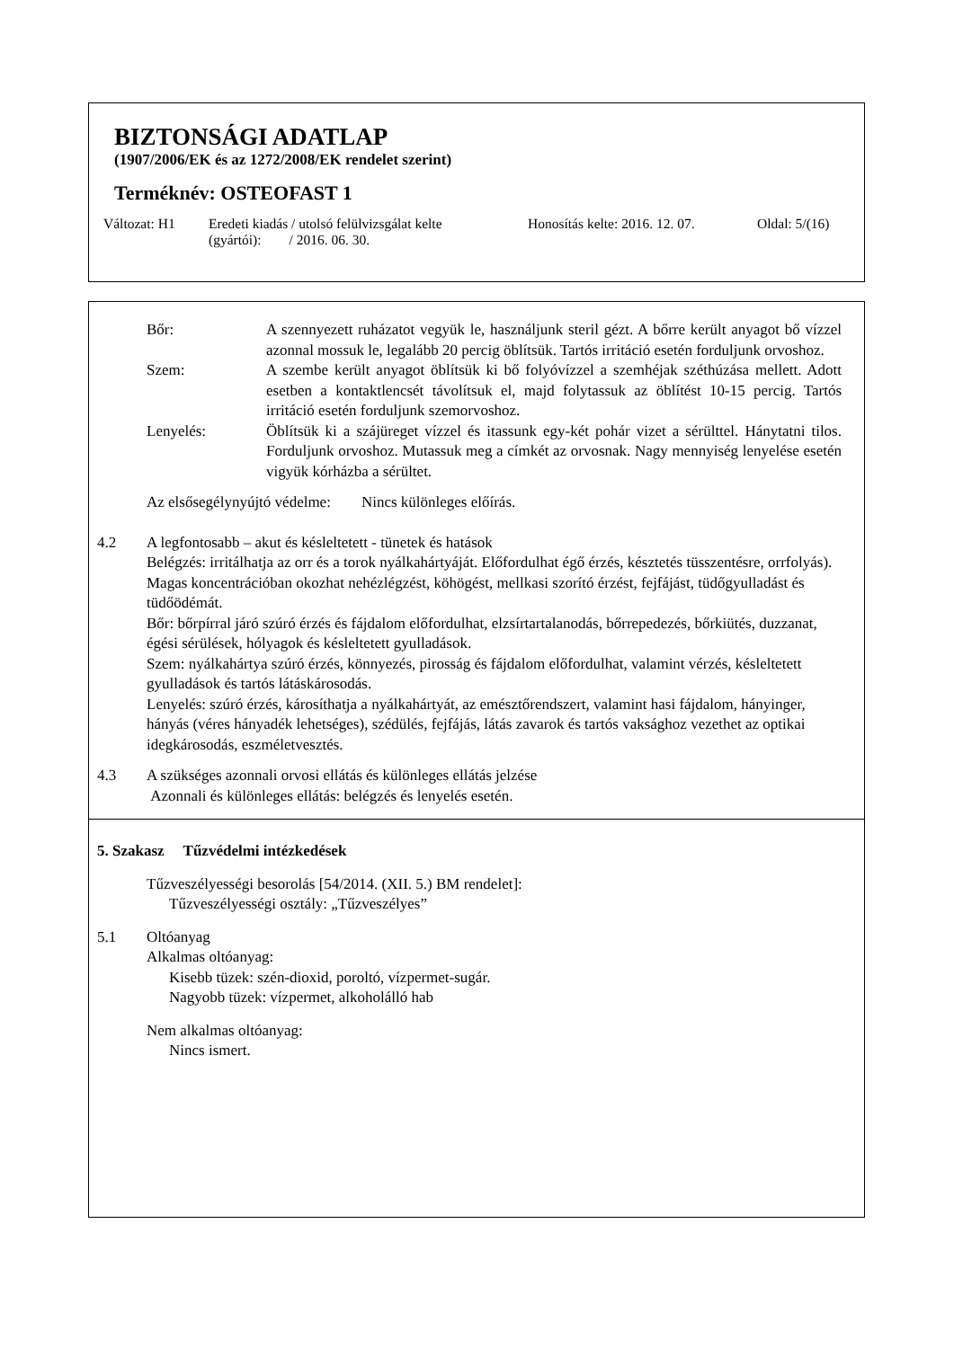BIZTONSÁGI ADATLAP
(1907/2006/EK és az 1272/2008/EK rendelet szerint)
Terméknév: OSTEOFAST 1
Változat: H1 Eredeti kiadás / utolsó felülvizsgálat kelte
(gyártói): / 2016. 06. 30.
Honosítás kelte: 2016. 12. 07.
Oldal: 5/(16)
Bőr: A szennyezett ruházatot vegyük le, használjunk steril gézt. A bőrre került anyagot bő vízzel azonnal mossuk le, legalább 20 percig öblítsük. Tartós irritáció esetén forduljunk orvoshoz.
Szem: A szembe került anyagot öblítsük ki bő folyóvízzel a szemhéjak széthúzása mellett. Adott esetben a kontaktlencsét távolítsuk el, majd folytassuk az öblítést 10-15 percig. Tartós irritáció esetén forduljunk szemorvoshoz.
Lenyelés: Öblítsük ki a szájüreget vízzel és itassunk egy-két pohár vizet a sérülttel. Hánytatni tilos. Forduljunk orvoshoz. Mutassuk meg a címkét az orvosnak. Nagy mennyiség lenyelése esetén vigyük kórházba a sérültet.
Az elsősegélynyújtó védelme: Nincs különleges előírás.
4.2 A legfontosabb – akut és késleltetett - tünetek és hatások
Belégzés: irritálhatja az orr és a torok nyálkahártyáját. Előfordulhat égő érzés, késztetés tüsszentésre, orrfolyás). Magas koncentrációban okozhat nehézlégzést, köhögést, mellkasi szorító érzést, fejfájást, tüdőgyulladást és tüdőödémát.
Bőr: bőrpírral járó szúró érzés és fájdalom előfordulhat, elzsírtartalanodás, bőrrepedezés, bőrkiütés, duzzanat, égési sérülések, hólyagok és késleltetett gyulladások.
Szem: nyálkahártya szúró érzés, könnyezés, pirosság és fájdalom előfordulhat, valamint vérzés, késleltetett gyulladások és tartós látáskárosodás.
Lenyelés: szúró érzés, károsíthatja a nyálkahártyát, az emésztőrendszert, valamint hasi fájdalom, hányinger, hányás (véres hányadék lehetséges), szédülés, fejfájás, látás zavarok és tartós vaksághoz vezethet az optikai idegkárosodás, eszméletvesztés.
4.3 A szükséges azonnali orvosi ellátás és különleges ellátás jelzése
Azonnali és különleges ellátás: belégzés és lenyelés esetén.
5. Szakasz Tűzvédelmi intézkedések
Tűzveszélyességi besorolás [54/2014. (XII. 5.) BM rendelet]:
Tűzveszélyességi osztály: „Tűzveszélyes”
5.1 Oltóanyag
Alkalmas oltóanyag:
Kisebb tüzek: szén-dioxid, poroltó, vízpermet-sugár.
Nagyobb tüzek: vízpermet, alkoholálló hab
Nem alkalmas oltóanyag:
Nincs ismert.